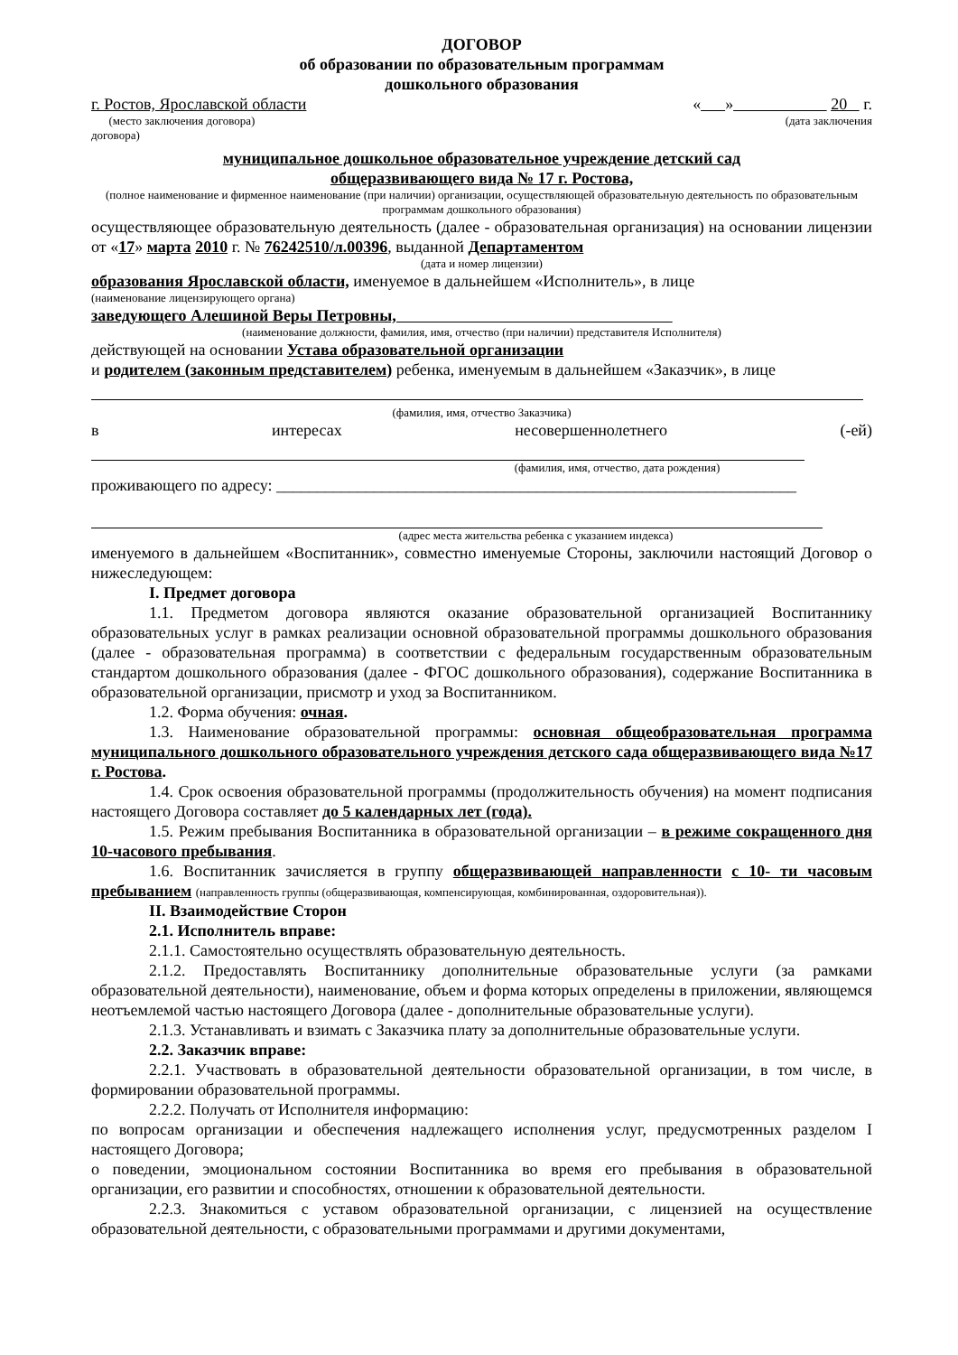ДОГОВОР
об образовании по образовательным программам
дошкольного образования
г. Ростов, Ярославской области « » 20 г.
(место заключения договора) (дата заключения
договора)
муниципальное дошкольное образовательное учреждение детский сад
общеразвивающего вида № 17 г. Ростова,
(полное наименование и фирменное наименование (при наличии) организации, осуществляющей образовательную деятельность по образовательным программам дошкольного образования)
осуществляющее образовательную деятельность (далее - образовательная организация) на основании лицензии от «17» марта 2010 г. № 76242510/л.00396, выданной Департаментом
(дата и номер лицензии)
образования Ярославской области, именуемое в дальнейшем «Исполнитель», в лице
(наименование лицензирующего органа)
заведующего Алешиной Веры Петровны,
(наименование должности, фамилия, имя, отчество (при наличии) представителя Исполнителя)
действующей на основании Устава образовательной организации
и родителем (законным представителем) ребенка, именуемым в дальнейшем «Заказчик», в лице
(фамилия, имя, отчество Заказчика)
в интересах несовершеннолетнего (-ей)
(фамилия, имя, отчество, дата рождения)
проживающего по адресу: ________________________________________________________________
(адрес места жительства ребенка с указанием индекса)
именуемого в дальнейшем «Воспитанник», совместно именуемые Стороны, заключили настоящий Договор о нижеследующем:
I. Предмет договора
1.1. Предметом договора являются оказание образовательной организацией Воспитаннику образовательных услуг в рамках реализации основной образовательной программы дошкольного образования (далее - образовательная программа) в соответствии с федеральным государственным образовательным стандартом дошкольного образования (далее - ФГОС дошкольного образования), содержание Воспитанника в образовательной организации, присмотр и уход за Воспитанником.
1.2. Форма обучения: очная.
1.3. Наименование образовательной программы: основная общеобразовательная программа муниципального дошкольного образовательного учреждения детского сада общеразвивающего вида №17 г. Ростова.
1.4. Срок освоения образовательной программы (продолжительность обучения) на момент подписания настоящего Договора составляет до 5 календарных лет (года).
1.5. Режим пребывания Воспитанника в образовательной организации – в режиме сокращенного дня 10-часового пребывания.
1.6. Воспитанник зачисляется в группу общеразвивающей направленности с 10- ти часовым пребыванием (направленность группы (общеразвивающая, компенсирующая, комбинированная, оздоровительная)).
II. Взаимодействие Сторон
2.1. Исполнитель вправе:
2.1.1. Самостоятельно осуществлять образовательную деятельность.
2.1.2. Предоставлять Воспитаннику дополнительные образовательные услуги (за рамками образовательной деятельности), наименование, объем и форма которых определены в приложении, являющемся неотъемлемой частью настоящего Договора (далее - дополнительные образовательные услуги).
2.1.3. Устанавливать и взимать с Заказчика плату за дополнительные образовательные услуги.
2.2. Заказчик вправе:
2.2.1. Участвовать в образовательной деятельности образовательной организации, в том числе, в формировании образовательной программы.
2.2.2. Получать от Исполнителя информацию:
по вопросам организации и обеспечения надлежащего исполнения услуг, предусмотренных разделом I настоящего Договора;
о поведении, эмоциональном состоянии Воспитанника во время его пребывания в образовательной организации, его развитии и способностях, отношении к образовательной деятельности.
2.2.3. Знакомиться с уставом образовательной организации, с лицензией на осуществление образовательной деятельности, с образовательными программами и другими документами,